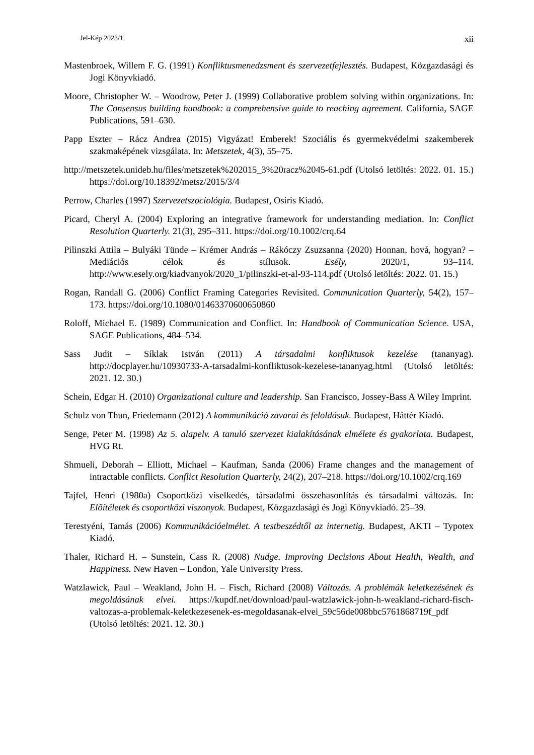Jel-Kép 2023/1. xii
Mastenbroek, Willem F. G. (1991) Konfliktusmenedzsment és szervezetfejlesztés. Budapest, Közgazdasági és Jogi Könyvkiadó.
Moore, Christopher W. – Woodrow, Peter J. (1999) Collaborative problem solving within organizations. In: The Consensus building handbook: a comprehensive guide to reaching agreement. California, SAGE Publications, 591–630.
Papp Eszter – Rácz Andrea (2015) Vigyázat! Emberek! Szociális és gyermekvédelmi szakemberek szakmaképének vizsgálata. In: Metszetek, 4(3), 55–75.
http://metszetek.unideb.hu/files/metszetek%202015_3%20racz%2045-61.pdf (Utolsó letöltés: 2022. 01. 15.) https://doi.org/10.18392/metsz/2015/3/4
Perrow, Charles (1997) Szervezetszociológia. Budapest, Osiris Kiadó.
Picard, Cheryl A. (2004) Exploring an integrative framework for understanding mediation. In: Conflict Resolution Quarterly. 21(3), 295–311. https://doi.org/10.1002/crq.64
Pilinszki Attila – Bulyáki Tünde – Krémer András – Rákóczy Zsuzsanna (2020) Honnan, hová, hogyan? – Mediációs célok és stílusok. Esély, 2020/1, 93–114. http://www.esely.org/kiadvanyok/2020_1/pilinszki-et-al-93-114.pdf (Utolsó letöltés: 2022. 01. 15.)
Rogan, Randall G. (2006) Conflict Framing Categories Revisited. Communication Quarterly, 54(2), 157–173. https://doi.org/10.1080/01463370600650860
Roloff, Michael E. (1989) Communication and Conflict. In: Handbook of Communication Science. USA, SAGE Publications, 484–534.
Sass Judit – Síklak István (2011) A társadalmi konfliktusok kezelése (tananyag). http://docplayer.hu/10930733-A-tarsadalmi-konfliktusok-kezelese-tananyag.html (Utolsó letöltés: 2021. 12. 30.)
Schein, Edgar H. (2010) Organizational culture and leadership. San Francisco, Jossey-Bass A Wiley Imprint.
Schulz von Thun, Friedemann (2012) A kommunikáció zavarai és feloldásuk. Budapest, Háttér Kiadó.
Senge, Peter M. (1998) Az 5. alapelv. A tanuló szervezet kialakításának elmélete és gyakorlata. Budapest, HVG Rt.
Shmueli, Deborah – Elliott, Michael – Kaufman, Sanda (2006) Frame changes and the management of intractable conflicts. Conflict Resolution Quarterly, 24(2), 207–218. https://doi.org/10.1002/crq.169
Tajfel, Henri (1980a) Csoportközi viselkedés, társadalmi összehasonlítás és társadalmi változás. In: Előítéletek és csoportközi viszonyok. Budapest, Közgazdasági és Jogi Könyvkiadó. 25–39.
Terestyéni, Tamás (2006) Kommunikációelmélet. A testbeszédtől az internetig. Budapest, AKTI – Typotex Kiadó.
Thaler, Richard H. – Sunstein, Cass R. (2008) Nudge. Improving Decisions About Health, Wealth, and Happiness. New Haven – London, Yale University Press.
Watzlawick, Paul – Weakland, John H. – Fisch, Richard (2008) Változás. A problémák keletkezésének és megoldásának elvei. https://kupdf.net/download/paul-watzlawick-john-h-weakland-richard-fisch-valtozas-a-problemak-keletkezesenek-es-megoldasanak-elvei_59c56de008bbc5761868719f_pdf (Utolsó letöltés: 2021. 12. 30.)